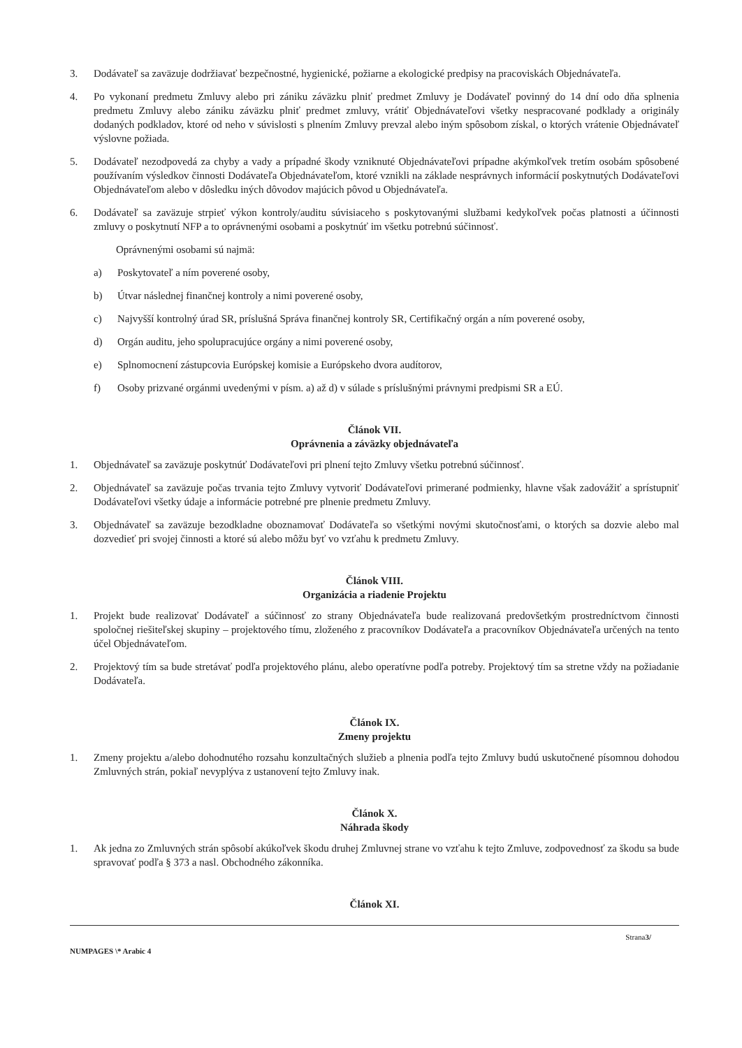3. Dodávateľ sa zaväzuje dodržiavať bezpečnostné, hygienické, požiarne a ekologické predpisy na pracoviskách Objednávateľa.
4. Po vykonaní predmetu Zmluvy alebo pri zániku záväzku plniť predmet Zmluvy je Dodávateľ povinný do 14 dní odo dňa splnenia predmetu Zmluvy alebo zániku záväzku plniť predmet zmluvy, vrátiť Objednávateľovi všetky nespracované podklady a originály dodaných podkladov, ktoré od neho v súvislosti s plnením Zmluvy prevzal alebo iným spôsobom získal, o ktorých vrátenie Objednávateľ výslovne požiada.
5. Dodávateľ nezodpovedá za chyby a vady a prípadné škody vzniknuté Objednávateľovi prípadne akýmkoľvek tretím osobám spôsobené používaním výsledkov činnosti Dodávateľa Objednávateľom, ktoré vznikli na základe nesprávnych informácií poskytnutých Dodávateľovi Objednávateľom alebo v dôsledku iných dôvodov majúcich pôvod u Objednávateľa.
6. Dodávateľ sa zaväzuje strpieť výkon kontroly/auditu súvisiaceho s poskytovanými službami kedykoľvek počas platnosti a účinnosti zmluvy o poskytnutí NFP a to oprávnenými osobami a poskytnúť im všetku potrebnú súčinnosť.
Oprávnenými osobami sú najmä:
a) Poskytovateľ a ním poverené osoby,
b) Útvar následnej finančnej kontroly a nimi poverené osoby,
c) Najvyšší kontrolný úrad SR, príslušná Správa finančnej kontroly SR, Certifikačný orgán a ním poverené osoby,
d) Orgán auditu, jeho spolupracujúce orgány a nimi poverené osoby,
e) Splnomocnení zástupcovia Európskej komisie a Európskeho dvora audítorov,
f) Osoby prizvané orgánmi uvedenými v písm. a) až d) v súlade s príslušnými právnymi predpismi SR a EÚ.
Článok VII.
Oprávnenia a záväzky objednávateľa
1. Objednávateľ sa zaväzuje poskytnúť Dodávateľovi pri plnení tejto Zmluvy všetku potrebnú súčinnosť.
2. Objednávateľ sa zaväzuje počas trvania tejto Zmluvy vytvoriť Dodávateľovi primerané podmienky, hlavne však zadovážiť a sprístupniť Dodávateľovi všetky údaje a informácie potrebné pre plnenie predmetu Zmluvy.
3. Objednávateľ sa zaväzuje bezodkladne oboznamovať Dodávateľa so všetkými novými skutočnosťami, o ktorých sa dozvie alebo mal dozvedieť pri svojej činnosti a ktoré sú alebo môžu byť vo vzťahu k predmetu Zmluvy.
Článok VIII.
Organizácia a riadenie Projektu
1. Projekt bude realizovať Dodávateľ a súčinnosť zo strany Objednávateľa bude realizovaná predovšetkým prostredníctvom činnosti spoločnej riešiteľskej skupiny – projektového tímu, zloženého z pracovníkov Dodávateľa a pracovníkov Objednávateľa určených na tento účel Objednávateľom.
2. Projektový tím sa bude stretávať podľa projektového plánu, alebo operatívne podľa potreby. Projektový tím sa stretne vždy na požiadanie Dodávateľa.
Článok IX.
Zmeny projektu
1. Zmeny projektu a/alebo dohodnutého rozsahu konzultačných služieb a plnenia podľa tejto Zmluvy budú uskutočnené písomnou dohodou Zmluvných strán, pokiaľ nevyplýva z ustanovení tejto Zmluvy inak.
Článok X.
Náhrada škody
1. Ak jedna zo Zmluvných strán spôsobí akúkoľvek škodu druhej Zmluvnej strane vo vzťahu k tejto Zmluve, zodpovednosť za škodu sa bude spravovať podľa § 373 a nasl. Obchodného zákonníka.
Článok XI.
Strana3/
NUMPAGES \* Arabic 4